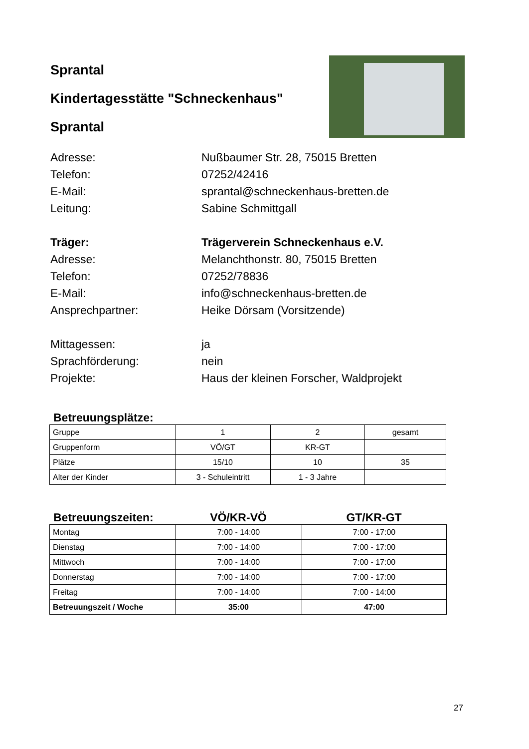Sprantal
Kindertagesstätte "Schneckenhaus"
Sprantal
Adresse: Nußbaumer Str. 28, 75015 Bretten
Telefon: 07252/42416
E-Mail: sprantal@schneckenhaus-bretten.de
Leitung: Sabine Schmittgall
Träger: Trägerverein Schneckenhaus e.V.
Adresse: Melanchthonstr. 80, 75015 Bretten
Telefon: 07252/78836
E-Mail: info@schneckenhaus-bretten.de
Ansprechpartner: Heike Dörsam (Vorsitzende)
Mittagessen: ja
Sprachförderung: nein
Projekte: Haus der kleinen Forscher, Waldprojekt
Betreuungsplätze:
| Gruppe | 1 | 2 | gesamt |
| Gruppenform | VÖ/GT | KR-GT | |
| Plätze | 15/10 | 10 | 35 |
| Alter der Kinder | 3 - Schuleintritt | 1 - 3 Jahre | |
Betreuungszeiten: VÖ/KR-VÖ GT/KR-GT
| Montag | 7:00 - 14:00 | 7:00 - 17:00 |
| Dienstag | 7:00 - 14:00 | 7:00 - 17:00 |
| Mittwoch | 7:00 - 14:00 | 7:00 - 17:00 |
| Donnerstag | 7:00 - 14:00 | 7:00 - 17:00 |
| Freitag | 7:00 - 14:00 | 7:00 - 14:00 |
| Betreuungszeit / Woche | 35:00 | 47:00 |
27